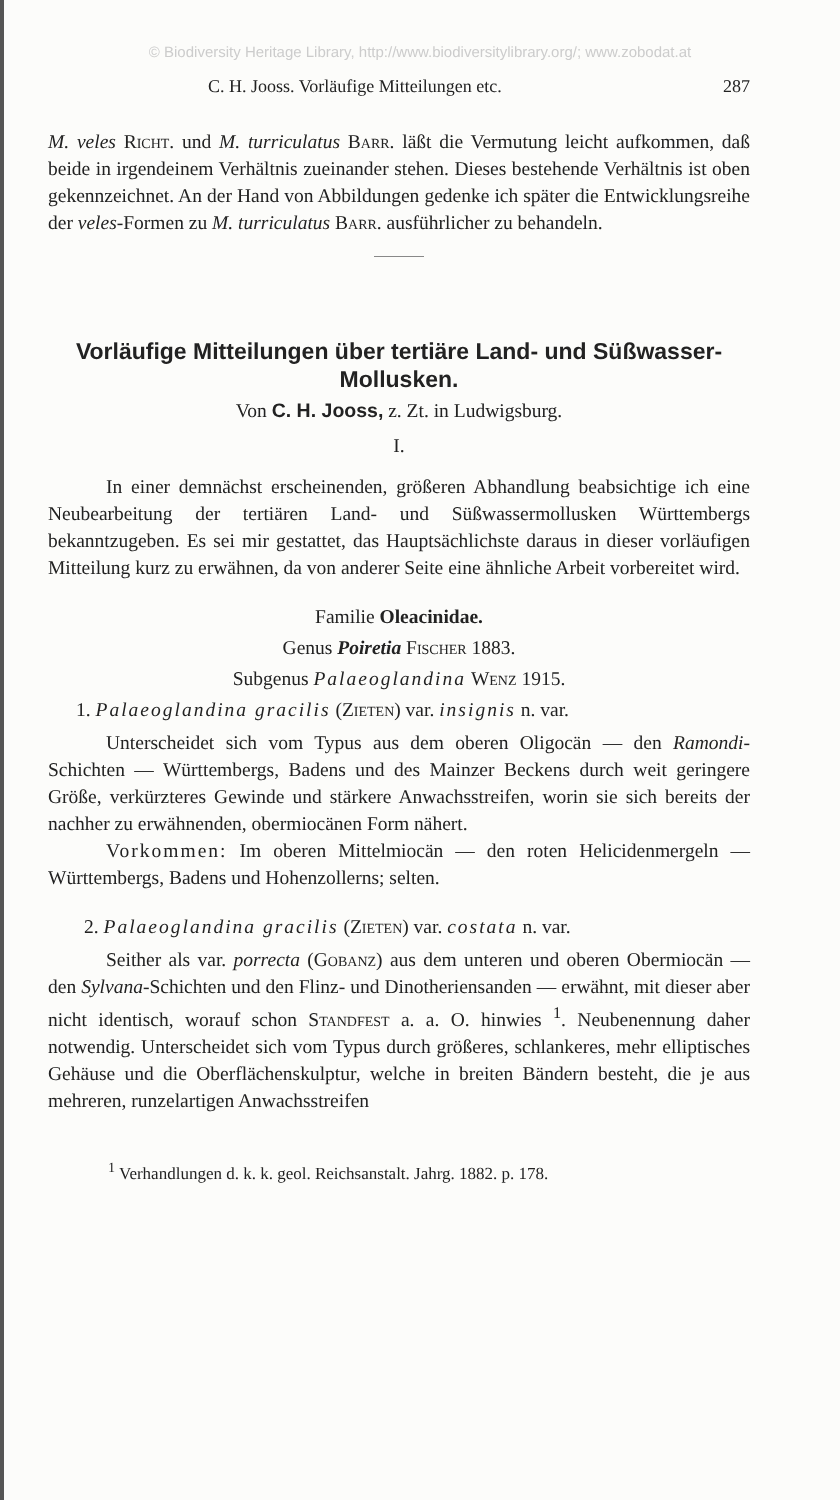© Biodiversity Heritage Library, http://www.biodiversitylibrary.org/; www.zobodat.at
C. H. Jooss. Vorläufige Mitteilungen etc. 287
M. veles Richt. und M. turriculatus Barr. läßt die Vermutung leicht aufkommen, daß beide in irgendeinem Verhältnis zueinander stehen. Dieses bestehende Verhältnis ist oben gekennzeichnet. An der Hand von Abbildungen gedenke ich später die Entwicklungsreihe der veles-Formen zu M. turriculatus Barr. ausführlicher zu behandeln.
Vorläufige Mitteilungen über tertiäre Land- und Süßwasser-Mollusken.
Von C. H. Jooss, z. Zt. in Ludwigsburg.
I.
In einer demnächst erscheinenden, größeren Abhandlung beabsichtige ich eine Neubearbeitung der tertiären Land- und Süßwassermollusken Württembergs bekanntzugeben. Es sei mir gestattet, das Hauptsächlichste daraus in dieser vorläufigen Mitteilung kurz zu erwähnen, da von anderer Seite eine ähnliche Arbeit vorbereitet wird.
Familie Oleacinidae.
Genus Poiretia Fischer 1883.
Subgenus Palaeoglandina Wenz 1915.
1. Palaeoglandina gracilis (Zieten) var. insignis n. var.
Unterscheidet sich vom Typus aus dem oberen Oligocän — den Ramondi-Schichten — Württembergs, Badens und des Mainzer Beckens durch weit geringere Größe, verkürzteres Gewinde und stärkere Anwachsstreifen, worin sie sich bereits der nachher zu erwähnenden, obermiocänen Form nähert.
Vorkommen: Im oberen Mittelmiocän — den roten Helicidenmergeln — Württembergs, Badens und Hohenzollerns; selten.
2. Palaeoglandina gracilis (Zieten) var. costata n. var.
Seither als var. porrecta (Gobanz) aus dem unteren und oberen Obermiocän — den Sylvana-Schichten und den Flinz- und Dinotheriensanden — erwähnt, mit dieser aber nicht identisch, worauf schon Standfest a. a. O. hinwies <sup>1</sup>. Neubenennung daher notwendig. Unterscheidet sich vom Typus durch größeres, schlankeres, mehr elliptisches Gehäuse und die Oberflächenskulptur, welche in breiten Bändern besteht, die je aus mehreren, runzelartigen Anwachsstreifen
<sup>1</sup> Verhandlungen d. k. k. geol. Reichsanstalt. Jahrg. 1882. p. 178.